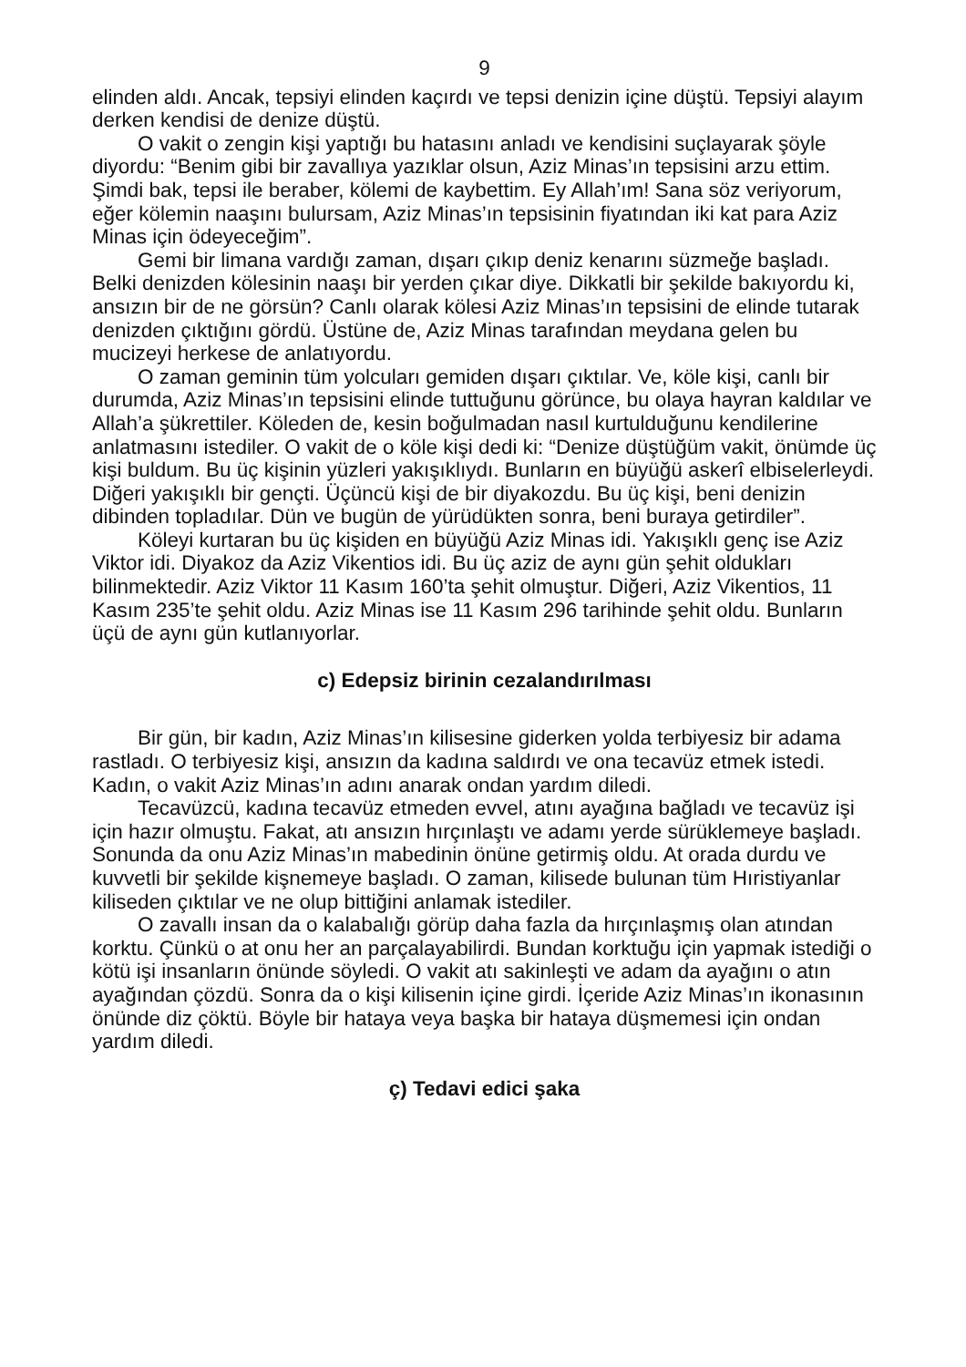9
elinden aldı. Ancak, tepsiyi elinden kaçırdı ve tepsi denizin içine düştü. Tepsiyi alayım derken kendisi de denize düştü.
O vakit o zengin kişi yaptığı bu hatasını anladı ve kendisini suçlayarak şöyle diyordu: “Benim gibi bir zavallıya yazıklar olsun, Aziz Minas’ın tepsisini arzu ettim. Şimdi bak, tepsi ile beraber, kölemi de kaybettim. Ey Allah’ım! Sana söz veriyorum, eğer kölemin naaşını bulursam, Aziz Minas’ın tepsisinin fiyatından iki kat para Aziz Minas için ödeyeceğim”.
Gemi bir limana vardığı zaman, dışarı çıkıp deniz kenarını süzmeğe başladı. Belki denizden kölesinin naaşı bir yerden çıkar diye. Dikkatli bir şekilde bakıyordu ki, ansızın bir de ne görsün? Canlı olarak kölesi Aziz Minas’ın tepsisini de elinde tutarak denizden çıktığını gördü. Üstüne de, Aziz Minas tarafından meydana gelen bu mucizeyi herkese de anlatıyordu.
O zaman geminin tüm yolcuları gemiden dışarı çıktılar. Ve, köle kişi, canlı bir durumda, Aziz Minas’ın tepsisini elinde tuttuğunu görünce, bu olaya hayran kaldılar ve Allah’a şükrettiler. Köleden de, kesin boğulmadan nasıl kurtulduğunu kendilerine anlatmasını istediler. O vakit de o köle kişi dedi ki: “Denize düştüğüm vakit, önümde üç kişi buldum. Bu üç kişinin yüzleri yakışıklıydı. Bunların en büyüğü askerî elbiselerleydi. Diğeri yakışıklı bir gençti. Üçüncü kişi de bir diyakozdu. Bu üç kişi, beni denizin dibinden topladılar. Dün ve bugün de yürüdükten sonra, beni buraya getirdiler”.
Köleyi kurtaran bu üç kişiden en büyüğü Aziz Minas idi. Yakışıklı genç ise Aziz Viktor idi. Diyakoz da Aziz Vikentios idi. Bu üç aziz de aynı gün şehit oldukları bilinmektedir. Aziz Viktor 11 Kasım 160’ta şehit olmuştur. Diğeri, Aziz Vikentios, 11 Kasım 235’te şehit oldu. Aziz Minas ise 11 Kasım 296 tarihinde şehit oldu. Bunların üçü de aynı gün kutlanıyorlar.
c) Edepsiz birinin cezalandırılması
Bir gün, bir kadın, Aziz Minas’ın kilisesine giderken yolda terbiyesiz bir adama rastladı. O terbiyesiz kişi, ansızın da kadına saldırdı ve ona tecavüz etmek istedi. Kadın, o vakit Aziz Minas’ın adını anarak ondan yardım diledi.
Tecavüzcü, kadına tecavüz etmeden evvel, atını ayağına bağladı ve tecavüz işi için hazır olmuştu. Fakat, atı ansızın hırçınlaştı ve adamı yerde sürüklemeye başladı. Sonunda da onu Aziz Minas’ın mabedinin önüne getirmiş oldu. At orada durdu ve kuvvetli bir şekilde kişnemeye başladı. O zaman, kilisede bulunan tüm Hıristiyanlar kiliseden çıktılar ve ne olup bittiğini anlamak istediler.
O zavallı insan da o kalabalığı görüp daha fazla da hırçınlaşmış olan atından korktu. Çünkü o at onu her an parçalayabilirdi. Bundan korktuğu için yapmak istediği o kötü işi insanların önünde söyledi. O vakit atı sakinleşti ve adam da ayağını o atın ayağından çözdü. Sonra da o kişi kilisenin içine girdi. İçeride Aziz Minas’ın ikonasının önünde diz çöktü. Böyle bir hataya veya başka bir hataya düşmemesi için ondan yardım diledi.
ç) Tedavi edici şaka